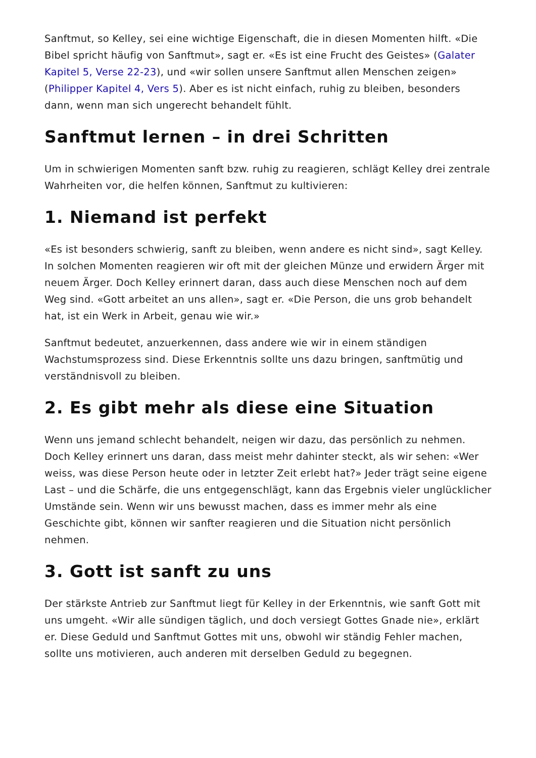Sanftmut, so Kelley, sei eine wichtige Eigenschaft, die in diesen Momenten hilft. «Die Bibel spricht häufig von Sanftmut», sagt er. «Es ist eine Frucht des Geistes» (Galater Kapitel 5, Verse 22-23), und «wir sollen unsere Sanftmut allen Menschen zeigen» (Philipper Kapitel 4, Vers 5). Aber es ist nicht einfach, ruhig zu bleiben, besonders dann, wenn man sich ungerecht behandelt fühlt.
Sanftmut lernen – in drei Schritten
Um in schwierigen Momenten sanft bzw. ruhig zu reagieren, schlägt Kelley drei zentrale Wahrheiten vor, die helfen können, Sanftmut zu kultivieren:
1. Niemand ist perfekt
«Es ist besonders schwierig, sanft zu bleiben, wenn andere es nicht sind», sagt Kelley. In solchen Momenten reagieren wir oft mit der gleichen Münze und erwidern Ärger mit neuem Ärger. Doch Kelley erinnert daran, dass auch diese Menschen noch auf dem Weg sind. «Gott arbeitet an uns allen», sagt er. «Die Person, die uns grob behandelt hat, ist ein Werk in Arbeit, genau wie wir.»
Sanftmut bedeutet, anzuerkennen, dass andere wie wir in einem ständigen Wachstumsprozess sind. Diese Erkenntnis sollte uns dazu bringen, sanftmütig und verständnisvoll zu bleiben.
2. Es gibt mehr als diese eine Situation
Wenn uns jemand schlecht behandelt, neigen wir dazu, das persönlich zu nehmen. Doch Kelley erinnert uns daran, dass meist mehr dahinter steckt, als wir sehen: «Wer weiss, was diese Person heute oder in letzter Zeit erlebt hat?» Jeder trägt seine eigene Last – und die Schärfe, die uns entgegenschlägt, kann das Ergebnis vieler unglücklicher Umstände sein. Wenn wir uns bewusst machen, dass es immer mehr als eine Geschichte gibt, können wir sanfter reagieren und die Situation nicht persönlich nehmen.
3. Gott ist sanft zu uns
Der stärkste Antrieb zur Sanftmut liegt für Kelley in der Erkenntnis, wie sanft Gott mit uns umgeht. «Wir alle sündigen täglich, und doch versiegt Gottes Gnade nie», erklärt er. Diese Geduld und Sanftmut Gottes mit uns, obwohl wir ständig Fehler machen, sollte uns motivieren, auch anderen mit derselben Geduld zu begegnen.